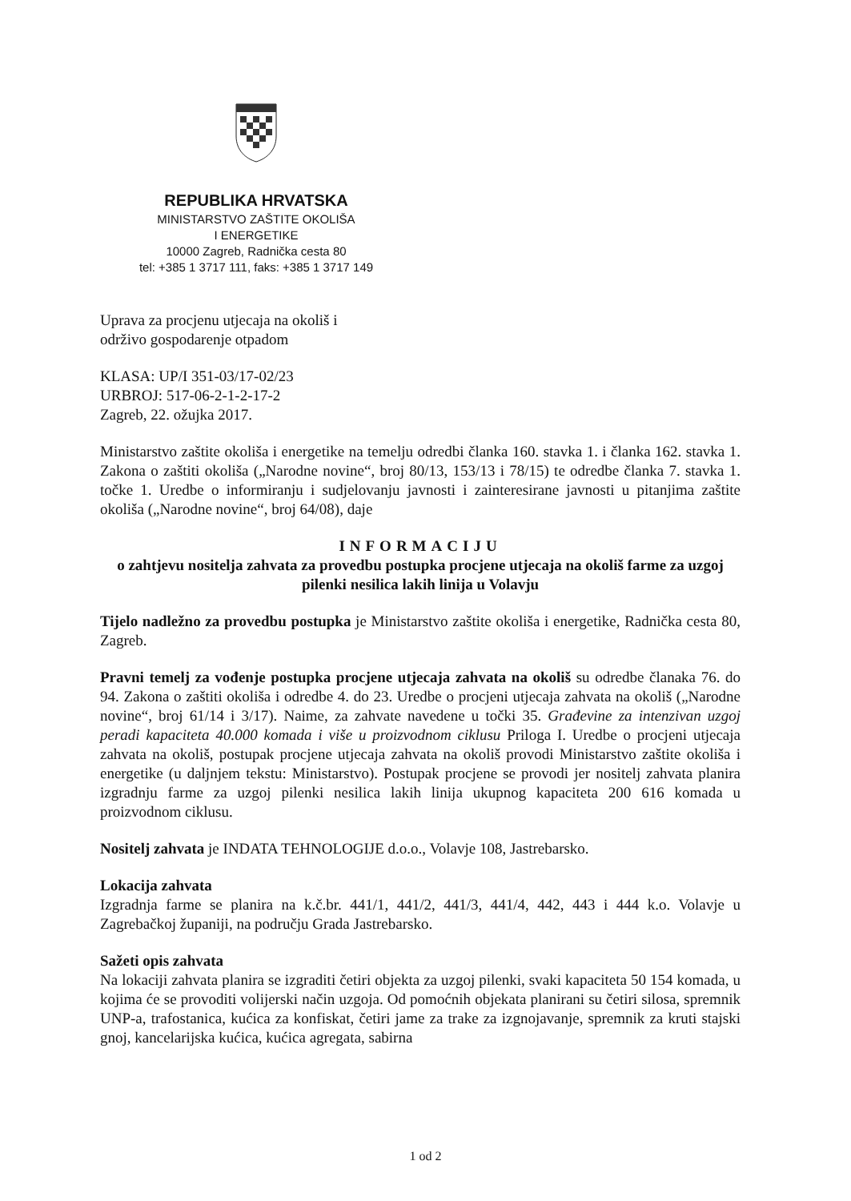REPUBLIKA HRVATSKA
MINISTARSTVO ZAŠTITE OKOLIŠA
I ENERGETIKE
10000 Zagreb, Radnička cesta 80
tel: +385 1 3717 111, faks: +385 1 3717 149
Uprava za procjenu utjecaja na okoliš i
održivo gospodarenje otpadom
KLASA: UP/I 351-03/17-02/23
URBROJ: 517-06-2-1-2-17-2
Zagreb, 22. ožujka 2017.
Ministarstvo zaštite okoliša i energetike na temelju odredbi članka 160. stavka 1. i članka 162. stavka 1. Zakona o zaštiti okoliša („Narodne novine“, broj 80/13, 153/13 i 78/15) te odredbe članka 7. stavka 1. točke 1. Uredbe o informiranju i sudjelovanju javnosti i zainteresirane javnosti u pitanjima zaštite okoliša („Narodne novine“, broj 64/08), daje
INFORMACIJU
o zahtjevu nositelja zahvata za provedbu postupka procjene utjecaja na okoliš farme za uzgoj pilenki nesilica lakih linija u Volavju
Tijelo nadležno za provedbu postupka je Ministarstvo zaštite okoliša i energetike, Radnička cesta 80, Zagreb.
Pravni temelj za vođenje postupka procjene utjecaja zahvata na okoliš su odredbe članaka 76. do 94. Zakona o zaštiti okoliša i odredbe 4. do 23. Uredbe o procjeni utjecaja zahvata na okoliš („Narodne novine“, broj 61/14 i 3/17). Naime, za zahvate navedene u točki 35. Građevine za intenzivan uzgoj peradi kapaciteta 40.000 komada i više u proizvodnom ciklusu Priloga I. Uredbe o procjeni utjecaja zahvata na okoliš, postupak procjene utjecaja zahvata na okoliš provodi Ministarstvo zaštite okoliša i energetike (u daljnjem tekstu: Ministarstvo). Postupak procjene se provodi jer nositelj zahvata planira izgradnju farme za uzgoj pilenki nesilica lakih linija ukupnog kapaciteta 200 616 komada u proizvodnom ciklusu.
Nositelj zahvata je INDATA TEHNOLOGIJE d.o.o., Volavje 108, Jastrebarsko.
Lokacija zahvata
Izgradnja farme se planira na k.č.br. 441/1, 441/2, 441/3, 441/4, 442, 443 i 444 k.o. Volavje u Zagrebačkoj županiji, na području Grada Jastrebarsko.
Sažeti opis zahvata
Na lokaciji zahvata planira se izgraditi četiri objekta za uzgoj pilenki, svaki kapaciteta 50 154 komada, u kojima će se provoditi volijerski način uzgoja. Od pomoćnih objekata planirani su četiri silosa, spremnik UNP-a, trafostanica, kućica za konfiskat, četiri jame za trake za izgnojavanje, spremnik za kruti stajski gnoj, kancelarijska kućica, kućica agregata, sabirna
1 od 2